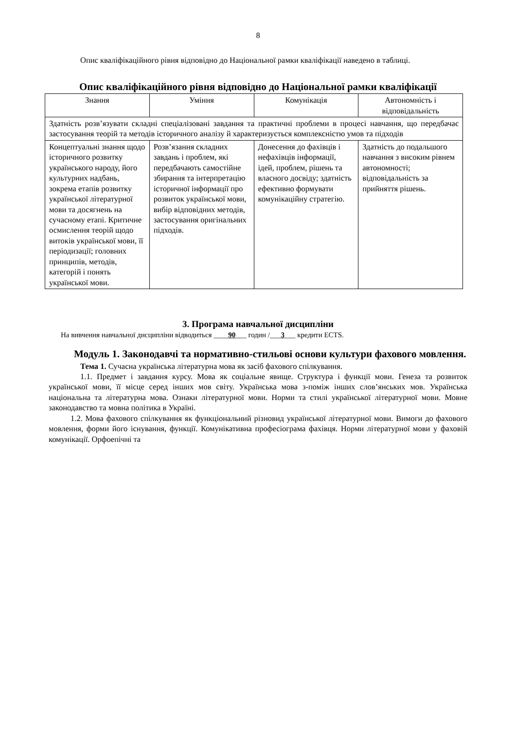8
Опис кваліфікаційного рівня відповідно до Національної рамки кваліфікації наведено в таблиці.
Опис кваліфікаційного рівня відповідно до Національної рамки кваліфікації
| Знання | Уміння | Комунікація | Автономність і відповідальність |
| Здатність розв’язувати складні спеціалізовані завдання та практичні проблеми в процесі навчання, що передбачає застосування теорій та методів історичного аналізу й характеризується комплексністю умов та підходів | | | |
| Концептуальні знання щодо історичного розвитку українського народу, його культурних надбань, зокрема етапів розвитку української літературної мови та досягнень на сучасному етапі. Критичне осмислення теорій щодо витоків української мови, її періодизації; головних принципів, методів, категорій і понять української мови. | Розв’язання складних завдань і проблем, які передбачають самостійне збирання та інтерпретацію історичної інформації про розвиток української мови, вибір відповідних методів, застосування оригінальних підходів. | Донесення до фахівців і нефахівців інформації, ідей, проблем, рішень та власного досвіду; здатність ефективно формувати комунікаційну стратегію. | Здатність до подальшого навчання з високим рівнем автономності; відповідальність за прийняття рішень. |
3. Програма навчальної дисципліни
На вивчення навчальної дисципліни відводиться ____90___ годин /___3___ кредити ECTS.
Модуль 1. Законодавчі та нормативно-стильові основи культури фахового мовлення.
Тема 1. Сучасна українська літературна мова як засіб фахового спілкування.
1.1. Предмет і завдання курсу. Мова як соціальне явище. Структура і функції мови. Генеза та розвиток української мови, її місце серед інших мов світу. Українська мова з-поміж інших слов’янських мов. Українська національна та літературна мова. Ознаки літературної мови. Норми та стилі української літературної мови. Мовне законодавство та мовна політика в Україні.
1.2. Мова фахового спілкування як функціональний різновид української літературної мови. Вимоги до фахового мовлення, форми його існування, функції. Комунікативна професіограма фахівця. Норми літературної мови у фаховій комунікації. Орфоепічні та